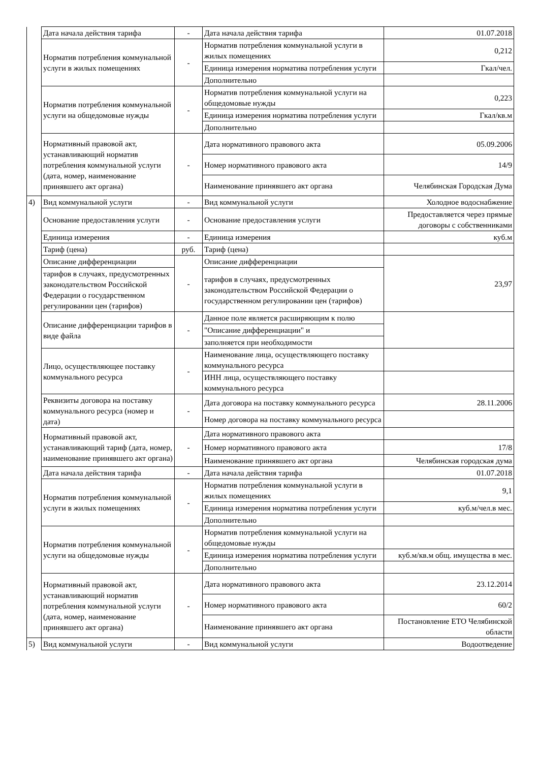| | Дата начала действия тарифа | - | Дата начала действия тарифа | 01.07.2018 |
| | Норматив потребления коммунальной услуги в жилых помещениях | - | Норматив потребления коммунальной услуги в жилых помещениях | 0,212 |
| | | | Единица измерения норматива потребления услуги | Гкал/чел. |
| | | | Дополнительно | |
| | Норматив потребления коммунальной услуги на общедомовые нужды | - | Норматив потребления коммунальной услуги на общедомовые нужды | 0,223 |
| | | | Единица измерения норматива потребления услуги | Гкал/кв.м |
| | | | Дополнительно | |
| | Нормативный правовой акт, устанавливающий норматив потребления коммунальной услуги (дата, номер, наименование принявшего акт органа) | - | Дата нормативного правового акта | 05.09.2006 |
| | | | Номер нормативного правового акта | 14/9 |
| | | | Наименование принявшего акт органа | Челябинская Городская Дума |
| 4) | Вид коммунальной услуги | - | Вид коммунальной услуги | Холодное водоснабжение |
| | Основание предоставления услуги | - | Основание предоставления услуги | Предоставляется через прямые договоры с собственниками |
| | Единица измерения | - | Единица измерения | куб.м |
| | Тариф (цена) | руб. | Тариф (цена) | |
| | Описание дифференциации | - | Описание дифференциации | 23,97 |
| | тарифов в случаях, предусмотренных законодательством Российской Федерации о государственном регулировании цен (тарифов) | | тарифов в случаях, предусмотренных законодательством Российской Федерации о государственном регулировании цен (тарифов) | |
| | Описание дифференциации тарифов в виде файла | - | Данное поле является расширяющим к полю | |
| | | | "Описание дифференциации" и | |
| | | | заполняется при необходимости | |
| | Лицо, осуществляющее поставку коммунального ресурса | - | Наименование лица, осуществляющего поставку коммунального ресурса | |
| | | | ИНН лица, осуществляющего поставку коммунального ресурса | |
| | Реквизиты договора на поставку коммунального ресурса (номер и дата) | - | Дата договора на поставку коммунального ресурса | 28.11.2006 |
| | | | Номер договора на поставку коммунального ресурса | |
| | Нормативный правовой акт, устанавливающий тариф (дата, номер, наименование принявшего акт органа) | - | Дата нормативного правового акта | |
| | | | Номер нормативного правового акта | 17/8 |
| | | | Наименование принявшего акт органа | Челябинская городская дума |
| | Дата начала действия тарифа | - | Дата начала действия тарифа | 01.07.2018 |
| | Норматив потребления коммунальной услуги в жилых помещениях | - | Норматив потребления коммунальной услуги в жилых помещениях | 9,1 |
| | | | Единица измерения норматива потребления услуги | куб.м/чел.в мес. |
| | | | Дополнительно | |
| | Норматив потребления коммунальной услуги на общедомовые нужды | - | Норматив потребления коммунальной услуги на общедомовые нужды | |
| | | | Единица измерения норматива потребления услуги | куб.м/кв.м общ. имущества в мес. |
| | | | Дополнительно | |
| | Нормативный правовой акт, устанавливающий норматив потребления коммунальной услуги (дата, номер, наименование принявшего акт органа) | - | Дата нормативного правового акта | 23.12.2014 |
| | | | Номер нормативного правового акта | 60/2 |
| | | | Наименование принявшего акт органа | Постановление ЕТО Челябинской области |
| 5) | Вид коммунальной услуги | - | Вид коммунальной услуги | Водоотведение |